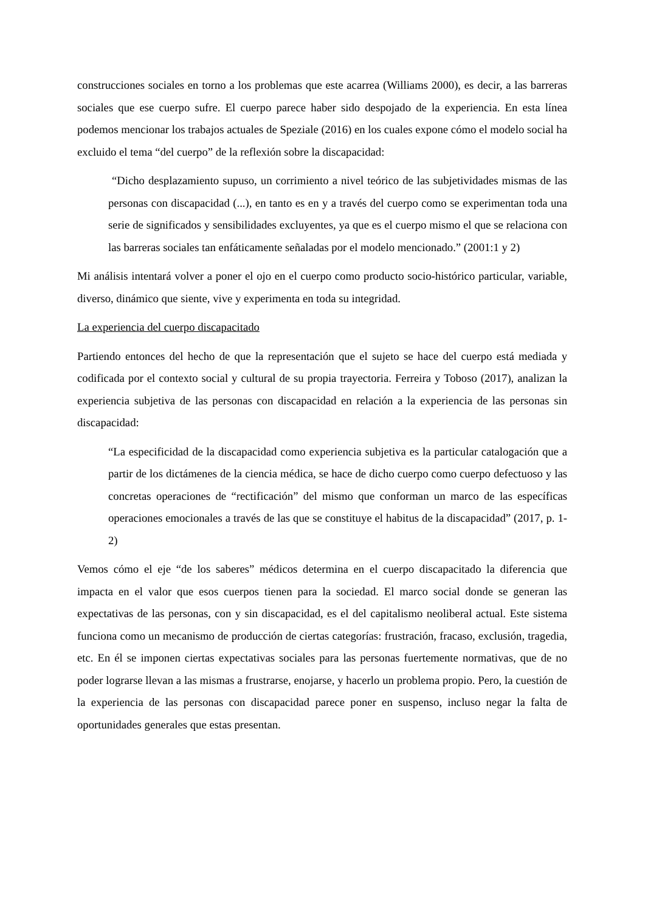construcciones sociales en torno a los problemas que este acarrea (Williams 2000), es decir, a las barreras sociales que ese cuerpo sufre. El cuerpo parece haber sido despojado de la experiencia. En esta línea podemos mencionar los trabajos actuales de Speziale (2016) en los cuales expone cómo el modelo social ha excluido el tema “del cuerpo” de la reflexión sobre la discapacidad:
“Dicho desplazamiento supuso, un corrimiento a nivel teórico de las subjetividades mismas de las personas con discapacidad (...), en tanto es en y a través del cuerpo como se experimentan toda una serie de significados y sensibilidades excluyentes, ya que es el cuerpo mismo el que se relaciona con las barreras sociales tan enfáticamente señaladas por el modelo mencionado.” (2001:1 y 2)
Mi análisis intentará volver a poner el ojo en el cuerpo como producto socio-histórico particular, variable, diverso, dinámico que siente, vive y experimenta en toda su integridad.
La experiencia del cuerpo discapacitado
Partiendo entonces del hecho de que la representación que el sujeto se hace del cuerpo está mediada y codificada por el contexto social y cultural de su propia trayectoria. Ferreira y Toboso (2017), analizan la experiencia subjetiva de las personas con discapacidad en relación a la experiencia de las personas sin discapacidad:
“La especificidad de la discapacidad como experiencia subjetiva es la particular catalogación que a partir de los dictámenes de la ciencia médica, se hace de dicho cuerpo como cuerpo defectuoso y las concretas operaciones de “rectificación” del mismo que conforman un marco de las específicas operaciones emocionales a través de las que se constituye el habitus de la discapacidad” (2017, p. 1-2)
Vemos cómo el eje “de los saberes” médicos determina en el cuerpo discapacitado la diferencia que impacta en el valor que esos cuerpos tienen para la sociedad. El marco social donde se generan las expectativas de las personas, con y sin discapacidad, es el del capitalismo neoliberal actual. Este sistema funciona como un mecanismo de producción de ciertas categorías: frustración, fracaso, exclusión, tragedia, etc. En él se imponen ciertas expectativas sociales para las personas fuertemente normativas, que de no poder lograrse llevan a las mismas a frustrarse, enojarse, y hacerlo un problema propio. Pero, la cuestión de la experiencia de las personas con discapacidad parece poner en suspenso, incluso negar la falta de oportunidades generales que estas presentan.